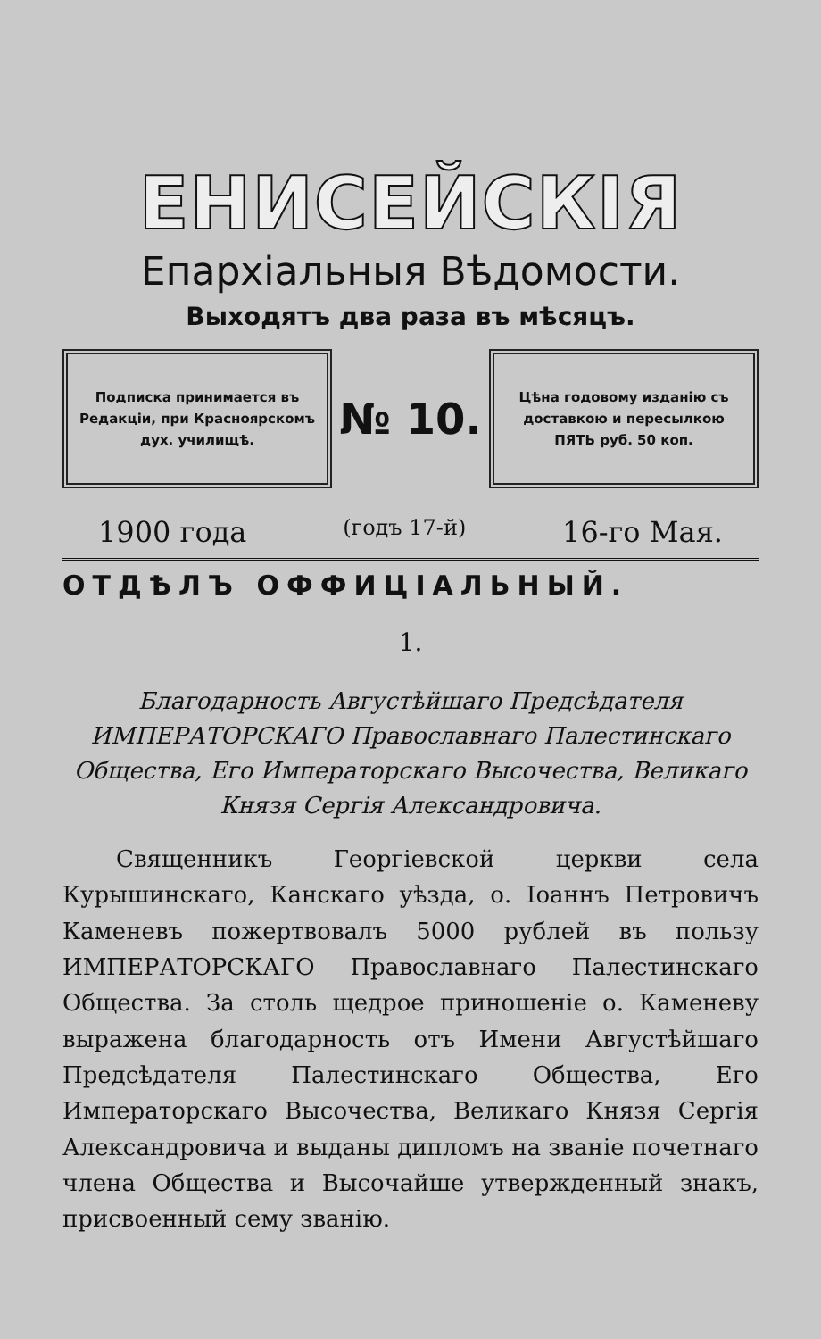ЕНИСЕЙСКІЯ
Епархіальныя Вѣдомости.
Выходятъ два раза въ мѣсяцъ.
Подписка принимается въ Редакціи, при Красноярскомъ дух. училищѣ.
№ 10.
Цѣна годовому изданію съ доставкою и пересылкою ПЯТЬ руб. 50 коп.
1900 года (годъ 17-й) 16-го Мая.
ОТДѢЛЪ ОФФИЦІАЛЬНЫЙ.
1.
Благодарность Августѣйшаго Предсѣдателя ИМПЕРАТОРСКАГО Православнаго Палестинскаго Общества, Его Императорскаго Высочества, Великаго Князя Сергія Александровича.
Священникъ Георгіевской церкви села Курышинскаго, Канскаго уѣзда, о. Іоаннъ Петровичъ Каменевъ пожертвовалъ 5000 рублей въ пользу ИМПЕРАТОРСКАГО Православнаго Палестинскаго Общества. За столь щедрое приношеніе о. Каменеву выражена благодарность отъ Имени Августѣйшаго Предсѣдателя Палестинскаго Общества, Его Императорскаго Высочества, Великаго Князя Сергія Александровича и выданы дипломъ на званіе почетнаго члена Общества и Высочайше утвержденный знакъ, присвоенный сему званію.